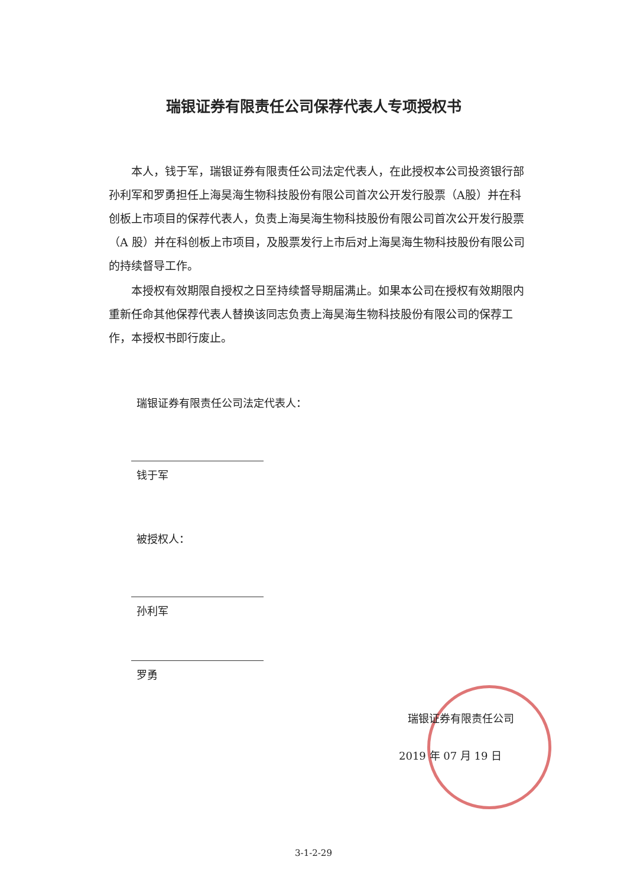瑞银证券有限责任公司保荐代表人专项授权书
本人，钱于军，瑞银证券有限责任公司法定代表人，在此授权本公司投资银行部孙利军和罗勇担任上海昊海生物科技股份有限公司首次公开发行股票（A股）并在科创板上市项目的保荐代表人，负责上海昊海生物科技股份有限公司首次公开发行股票（A 股）并在科创板上市项目，及股票发行上市后对上海昊海生物科技股份有限公司的持续督导工作。
本授权有效期限自授权之日至持续督导期届满止。如果本公司在授权有效期限内重新任命其他保荐代表人替换该同志负责上海昊海生物科技股份有限公司的保荐工作，本授权书即行废止。
瑞银证券有限责任公司法定代表人：
钱于军
被授权人：
孙利军
罗勇
瑞银证券有限责任公司
2019 年 07 月 19 日
3-1-2-29